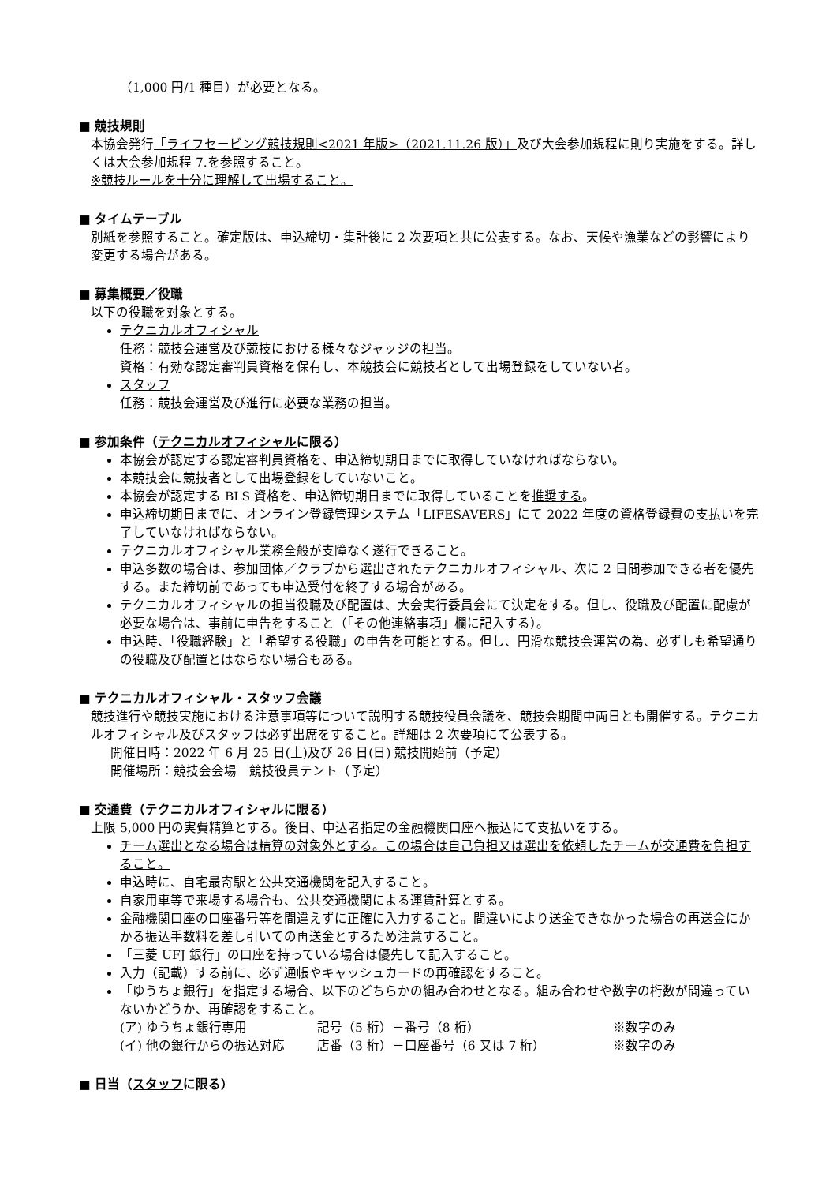（1,000 円/1 種目）が必要となる。
■ 競技規則
本協会発行「ライフセービング競技規則<2021 年版>（2021.11.26 版）」及び大会参加規程に則り実施をする。詳しくは大会参加規程 7.を参照すること。
※競技ルールを十分に理解して出場すること。
■ タイムテーブル
別紙を参照すること。確定版は、申込締切・集計後に 2 次要項と共に公表する。なお、天候や漁業などの影響により変更する場合がある。
■ 募集概要／役職
以下の役職を対象とする。
テクニカルオフィシャル
任務：競技会運営及び競技における様々なジャッジの担当。
資格：有効な認定審判員資格を保有し、本競技会に競技者として出場登録をしていない者。
スタッフ
任務：競技会運営及び進行に必要な業務の担当。
■ 参加条件（テクニカルオフィシャルに限る）
本協会が認定する認定審判員資格を、申込締切期日までに取得していなければならない。
本競技会に競技者として出場登録をしていないこと。
本協会が認定する BLS 資格を、申込締切期日までに取得していることを推奨する。
申込締切期日までに、オンライン登録管理システム「LIFESAVERS」にて 2022 年度の資格登録費の支払いを完了していなければならない。
テクニカルオフィシャル業務全般が支障なく遂行できること。
申込多数の場合は、参加団体／クラブから選出されたテクニカルオフィシャル、次に 2 日間参加できる者を優先する。また締切前であっても申込受付を終了する場合がある。
テクニカルオフィシャルの担当役職及び配置は、大会実行委員会にて決定をする。但し、役職及び配置に配慮が必要な場合は、事前に申告をすること（「その他連絡事項」欄に記入する）。
申込時、「役職経験」と「希望する役職」の申告を可能とする。但し、円滑な競技会運営の為、必ずしも希望通りの役職及び配置とはならない場合もある。
■ テクニカルオフィシャル・スタッフ会議
競技進行や競技実施における注意事項等について説明する競技役員会議を、競技会期間中両日とも開催する。テクニカルオフィシャル及びスタッフは必ず出席をすること。詳細は 2 次要項にて公表する。
開催日時：2022 年 6 月 25 日(土)及び 26 日(日) 競技開始前（予定）
開催場所：競技会会場　競技役員テント（予定）
■ 交通費（テクニカルオフィシャルに限る）
上限 5,000 円の実費精算とする。後日、申込者指定の金融機関口座へ振込にて支払いをする。
チーム選出となる場合は精算の対象外とする。この場合は自己負担又は選出を依頼したチームが交通費を負担すること。
申込時に、自宅最寄駅と公共交通機関を記入すること。
自家用車等で来場する場合も、公共交通機関による運賃計算とする。
金融機関口座の口座番号等を間違えずに正確に入力すること。間違いにより送金できなかった場合の再送金にかかる振込手数料を差し引いての再送金とするため注意すること。
「三菱 UFJ 銀行」の口座を持っている場合は優先して記入すること。
入力（記載）する前に、必ず通帳やキャッシュカードの再確認をすること。
「ゆうちょ銀行」を指定する場合、以下のどちらかの組み合わせとなる。組み合わせや数字の桁数が間違っていないかどうか、再確認をすること。
(ア) ゆうちょ銀行専用 記号（5 桁）－番号（8 桁） ※数字のみ
(イ) 他の銀行からの振込対応 店番（3 桁）－口座番号（6 又は 7 桁） ※数字のみ
■ 日当（スタッフに限る）